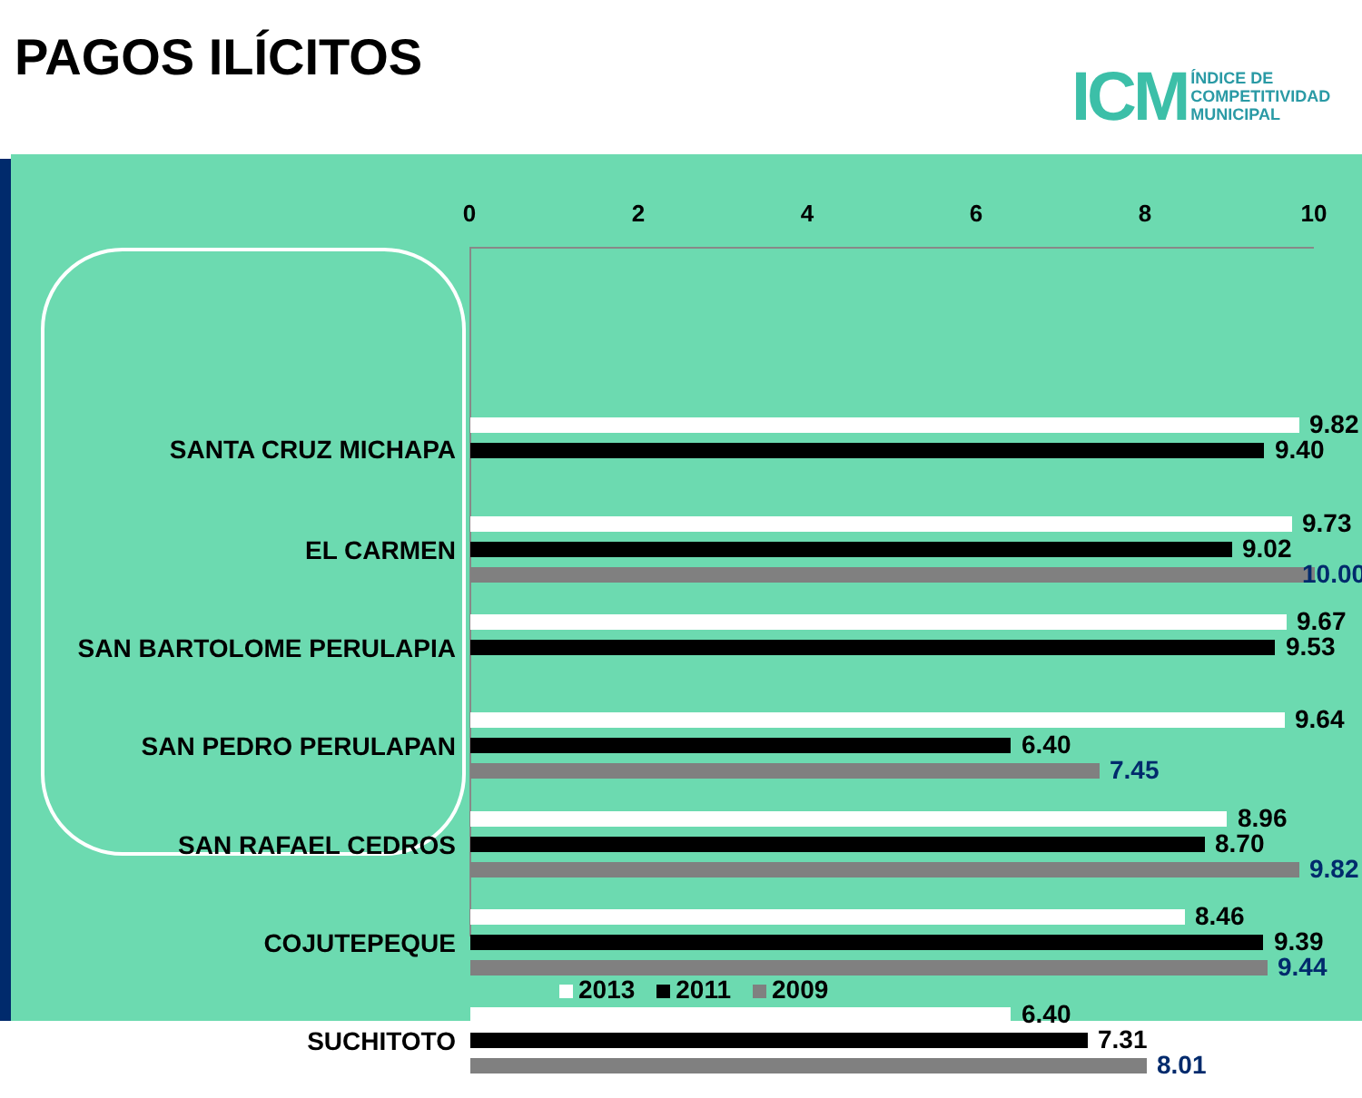PAGOS ILÍCITOS
ICM ÍNDICE DE
COMPETITIVIDAD
MUNICIPAL
0 2 4 6 8 10
SANTA CRUZ MICHAPA
9.82
9.40
EL CARMEN
9.73
9.02
10.00
SAN BARTOLOME PERULAPIA
9.67
9.53
SAN PEDRO PERULAPAN
9.64
6.40
7.45
SAN RAFAEL CEDROS
8.96
8.70
9.82
COJUTEPEQUE
8.46
9.39
9.44
SUCHITOTO
6.40
7.31
8.01
2013 2011 2009